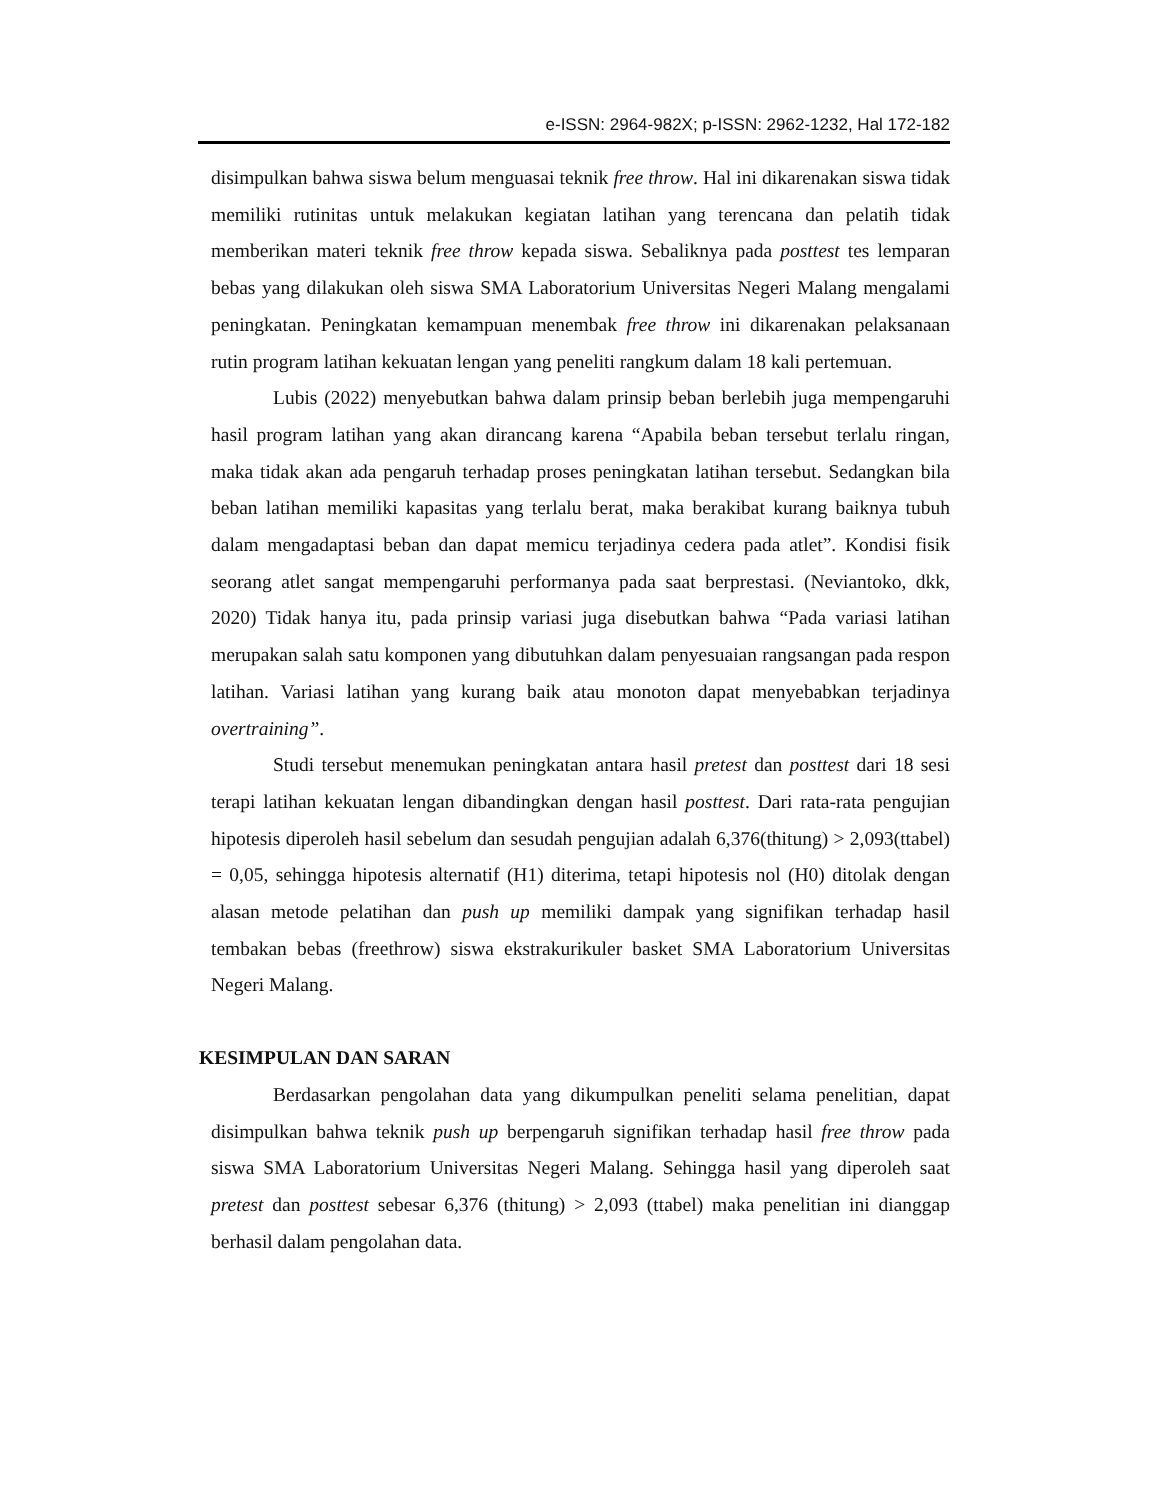e-ISSN: 2964-982X; p-ISSN: 2962-1232, Hal 172-182
disimpulkan bahwa siswa belum menguasai teknik free throw. Hal ini dikarenakan siswa tidak memiliki rutinitas untuk melakukan kegiatan latihan yang terencana dan pelatih tidak memberikan materi teknik free throw kepada siswa. Sebaliknya pada posttest tes lemparan bebas yang dilakukan oleh siswa SMA Laboratorium Universitas Negeri Malang mengalami peningkatan. Peningkatan kemampuan menembak free throw ini dikarenakan pelaksanaan rutin program latihan kekuatan lengan yang peneliti rangkum dalam 18 kali pertemuan.
Lubis (2022) menyebutkan bahwa dalam prinsip beban berlebih juga mempengaruhi hasil program latihan yang akan dirancang karena “Apabila beban tersebut terlalu ringan, maka tidak akan ada pengaruh terhadap proses peningkatan latihan tersebut. Sedangkan bila beban latihan memiliki kapasitas yang terlalu berat, maka berakibat kurang baiknya tubuh dalam mengadaptasi beban dan dapat memicu terjadinya cedera pada atlet”. Kondisi fisik seorang atlet sangat mempengaruhi performanya pada saat berprestasi. (Neviantoko, dkk, 2020) Tidak hanya itu, pada prinsip variasi juga disebutkan bahwa “Pada variasi latihan merupakan salah satu komponen yang dibutuhkan dalam penyesuaian rangsangan pada respon latihan. Variasi latihan yang kurang baik atau monoton dapat menyebabkan terjadinya overtraining”.
Studi tersebut menemukan peningkatan antara hasil pretest dan posttest dari 18 sesi terapi latihan kekuatan lengan dibandingkan dengan hasil posttest. Dari rata-rata pengujian hipotesis diperoleh hasil sebelum dan sesudah pengujian adalah 6,376(thitung) > 2,093(ttabel) = 0,05, sehingga hipotesis alternatif (H1) diterima, tetapi hipotesis nol (H0) ditolak dengan alasan metode pelatihan dan push up memiliki dampak yang signifikan terhadap hasil tembakan bebas (freethrow) siswa ekstrakurikuler basket SMA Laboratorium Universitas Negeri Malang.
KESIMPULAN DAN SARAN
Berdasarkan pengolahan data yang dikumpulkan peneliti selama penelitian, dapat disimpulkan bahwa teknik push up berpengaruh signifikan terhadap hasil free throw pada siswa SMA Laboratorium Universitas Negeri Malang. Sehingga hasil yang diperoleh saat pretest dan posttest sebesar 6,376 (thitung) > 2,093 (ttabel) maka penelitian ini dianggap berhasil dalam pengolahan data.